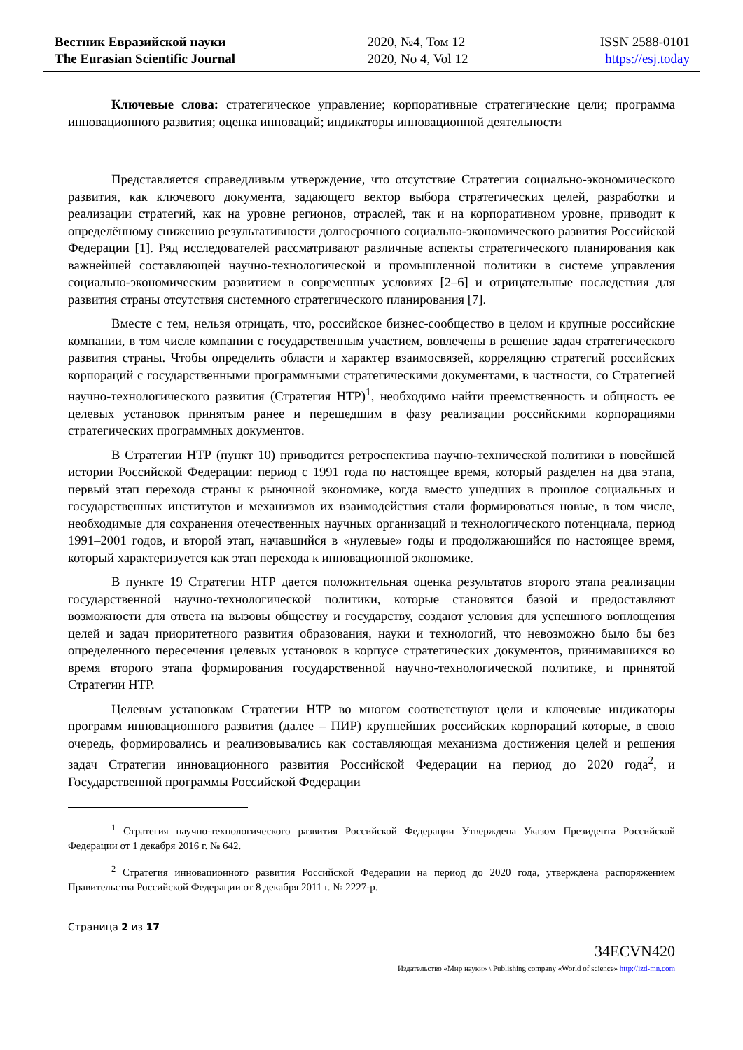Вестник Евразийской науки
The Eurasian Scientific Journal
2020, №4, Том 12
2020, No 4, Vol 12
ISSN 2588-0101
https://esj.today
Ключевые слова: стратегическое управление; корпоративные стратегические цели; программа инновационного развития; оценка инноваций; индикаторы инновационной деятельности
Представляется справедливым утверждение, что отсутствие Стратегии социально-экономического развития, как ключевого документа, задающего вектор выбора стратегических целей, разработки и реализации стратегий, как на уровне регионов, отраслей, так и на корпоративном уровне, приводит к определённому снижению результативности долгосрочного социально-экономического развития Российской Федерации [1]. Ряд исследователей рассматривают различные аспекты стратегического планирования как важнейшей составляющей научно-технологической и промышленной политики в системе управления социально-экономическим развитием в современных условиях [2–6] и отрицательные последствия для развития страны отсутствия системного стратегического планирования [7].
Вместе с тем, нельзя отрицать, что, российское бизнес-сообщество в целом и крупные российские компании, в том числе компании с государственным участием, вовлечены в решение задач стратегического развития страны. Чтобы определить области и характер взаимосвязей, корреляцию стратегий российских корпораций с государственными программными стратегическими документами, в частности, со Стратегией научно-технологического развития (Стратегия НТР)<sup>1</sup>, необходимо найти преемственность и общность ее целевых установок принятым ранее и перешедшим в фазу реализации российскими корпорациями стратегических программных документов.
В Стратегии НТР (пункт 10) приводится ретроспектива научно-технической политики в новейшей истории Российской Федерации: период с 1991 года по настоящее время, который разделен на два этапа, первый этап перехода страны к рыночной экономике, когда вместо ушедших в прошлое социальных и государственных институтов и механизмов их взаимодействия стали формироваться новые, в том числе, необходимые для сохранения отечественных научных организаций и технологического потенциала, период 1991–2001 годов, и второй этап, начавшийся в «нулевые» годы и продолжающийся по настоящее время, который характеризуется как этап перехода к инновационной экономике.
В пункте 19 Стратегии НТР дается положительная оценка результатов второго этапа реализации государственной научно-технологической политики, которые становятся базой и предоставляют возможности для ответа на вызовы обществу и государству, создают условия для успешного воплощения целей и задач приоритетного развития образования, науки и технологий, что невозможно было бы без определенного пересечения целевых установок в корпусе стратегических документов, принимавшихся во время второго этапа формирования государственной научно-технологической политике, и принятой Стратегии НТР.
Целевым установкам Стратегии НТР во многом соответствуют цели и ключевые индикаторы программ инновационного развития (далее – ПИР) крупнейших российских корпораций которые, в свою очередь, формировались и реализовывались как составляющая механизма достижения целей и решения задач Стратегии инновационного развития Российской Федерации на период до 2020 года<sup>2</sup>, и Государственной программы Российской Федерации
<sup>1</sup> Стратегия научно-технологического развития Российской Федерации Утверждена Указом Президента Российской Федерации от 1 декабря 2016 г. № 642.
<sup>2</sup> Стратегия инновационного развития Российской Федерации на период до 2020 года, утверждена распоряжением Правительства Российской Федерации от 8 декабря 2011 г. № 2227-р.
Страница 2 из 17
34ECVN420
Издательство «Мир науки» \ Publishing company «World of science» http://izd-mn.com